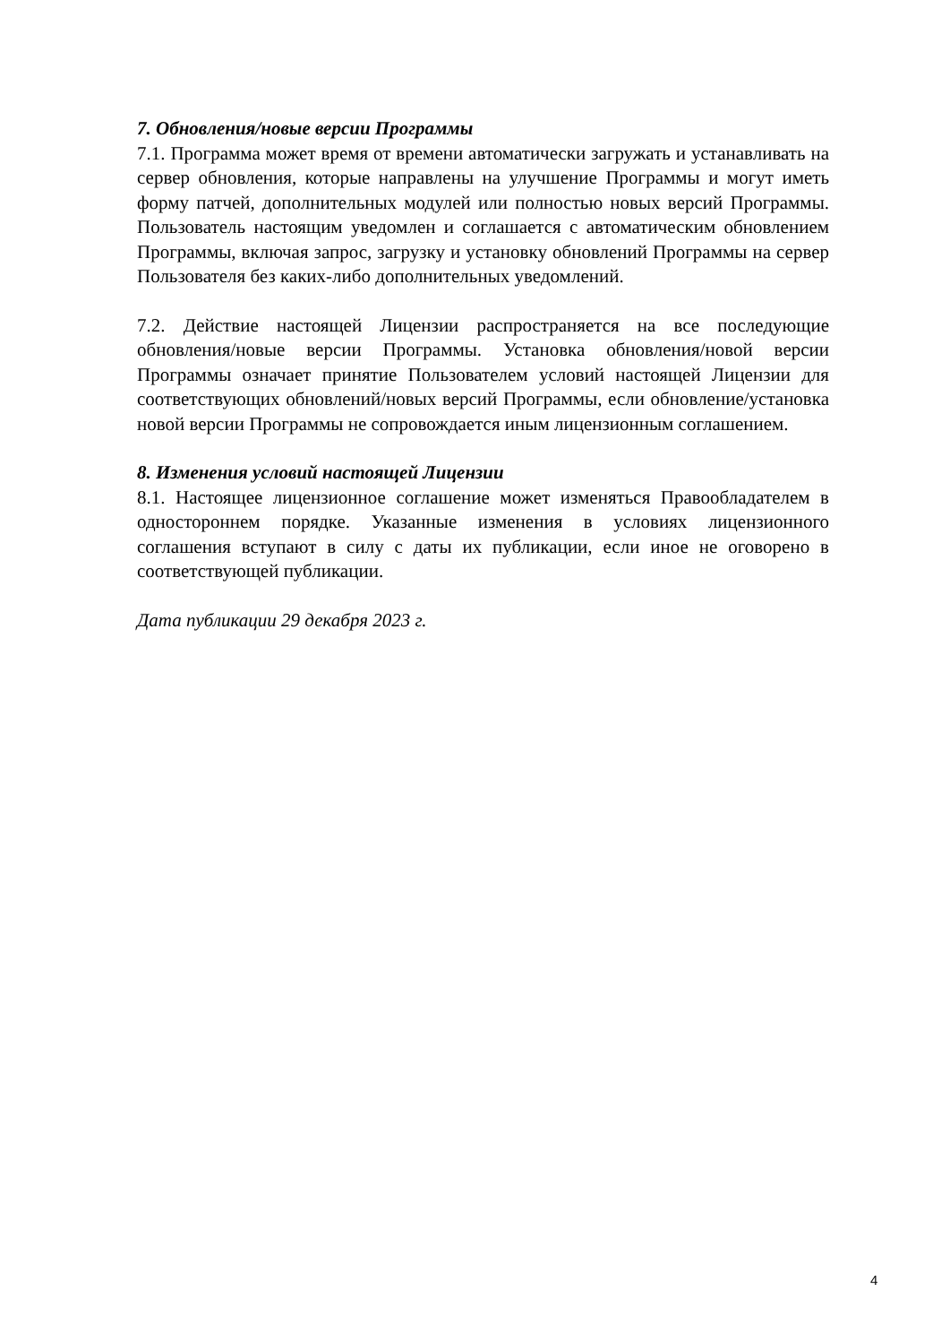7. Обновления/новые версии Программы
7.1. Программа может время от времени автоматически загружать и устанавливать на сервер обновления, которые направлены на улучшение Программы и могут иметь форму патчей, дополнительных модулей или полностью новых версий Программы. Пользователь настоящим уведомлен и соглашается с автоматическим обновлением Программы, включая запрос, загрузку и установку обновлений Программы на сервер Пользователя без каких-либо дополнительных уведомлений.
7.2. Действие настоящей Лицензии распространяется на все последующие обновления/новые версии Программы. Установка обновления/новой версии Программы означает принятие Пользователем условий настоящей Лицензии для соответствующих обновлений/новых версий Программы, если обновление/установка новой версии Программы не сопровождается иным лицензионным соглашением.
8. Изменения условий настоящей Лицензии
8.1. Настоящее лицензионное соглашение может изменяться Правообладателем в одностороннем порядке. Указанные изменения в условиях лицензионного соглашения вступают в силу с даты их публикации, если иное не оговорено в соответствующей публикации.
Дата публикации 29 декабря 2023 г.
4